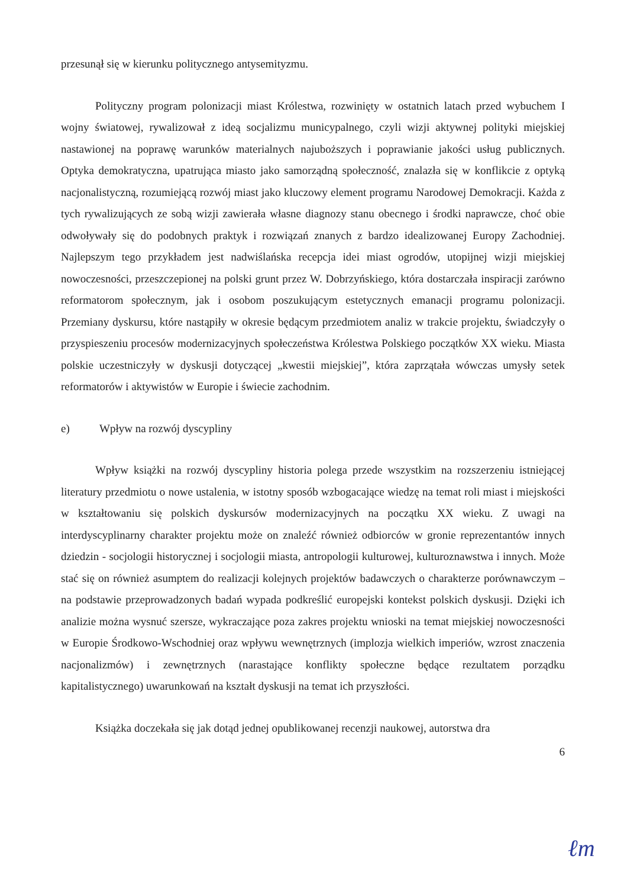przesunął się w kierunku politycznego antysemityzmu.
Polityczny program polonizacji miast Królestwa, rozwinięty w ostatnich latach przed wybuchem I wojny światowej, rywalizował z ideą socjalizmu municypalnego, czyli wizji aktywnej polityki miejskiej nastawionej na poprawę warunków materialnych najuboższych i poprawianie jakości usług publicznych. Optyka demokratyczna, upatrująca miasto jako samorządną społeczność, znalazła się w konflikcie z optyką nacjonalistyczną, rozumiejącą rozwój miast jako kluczowy element programu Narodowej Demokracji. Każda z tych rywalizujących ze sobą wizji zawierała własne diagnozy stanu obecnego i środki naprawcze, choć obie odwoływały się do podobnych praktyk i rozwiązań znanych z bardzo idealizowanej Europy Zachodniej. Najlepszym tego przykładem jest nadwiślańska recepcja idei miast ogrodów, utopijnej wizji miejskiej nowoczesności, przeszczepionej na polski grunt przez W. Dobrzyńskiego, która dostarczała inspiracji zarówno reformatorom społecznym, jak i osobom poszukującym estetycznych emanacji programu polonizacji. Przemiany dyskursu, które nastąpiły w okresie będącym przedmiotem analiz w trakcie projektu, świadczyły o przyspieszeniu procesów modernizacyjnych społeczeństwa Królestwa Polskiego początków XX wieku. Miasta polskie uczestniczyły w dyskusji dotyczącej „kwestii miejskiej”, która zaprzątała wówczas umysły setek reformatorów i aktywistów w Europie i świecie zachodnim.
e) Wpływ na rozwój dyscypliny
Wpływ książki na rozwój dyscypliny historia polega przede wszystkim na rozszerzeniu istniejącej literatury przedmiotu o nowe ustalenia, w istotny sposób wzbogacające wiedzę na temat roli miast i miejskości w kształtowaniu się polskich dyskursów modernizacyjnych na początku XX wieku. Z uwagi na interdyscyplinarny charakter projektu może on znaleźć również odbiorców w gronie reprezentantów innych dziedzin - socjologii historycznej i socjologii miasta, antropologii kulturowej, kulturoznawstwa i innych. Może stać się on również asumptem do realizacji kolejnych projektów badawczych o charakterze porównawczym – na podstawie przeprowadzonych badań wypada podkreślić europejski kontekst polskich dyskusji. Dzięki ich analizie można wysnuć szersze, wykraczające poza zakres projektu wnioski na temat miejskiej nowoczesności w Europie Środkowo-Wschodniej oraz wpływu wewnętrznych (implozja wielkich imperiów, wzrost znaczenia nacjonalizmów) i zewnętrznych (narastające konflikty społeczne będące rezultatem porządku kapitalistycznego) uwarunkowań na kształt dyskusji na temat ich przyszłości.
Książka doczekała się jak dotąd jednej opublikowanej recenzji naukowej, autorstwa dra
6
ℓm